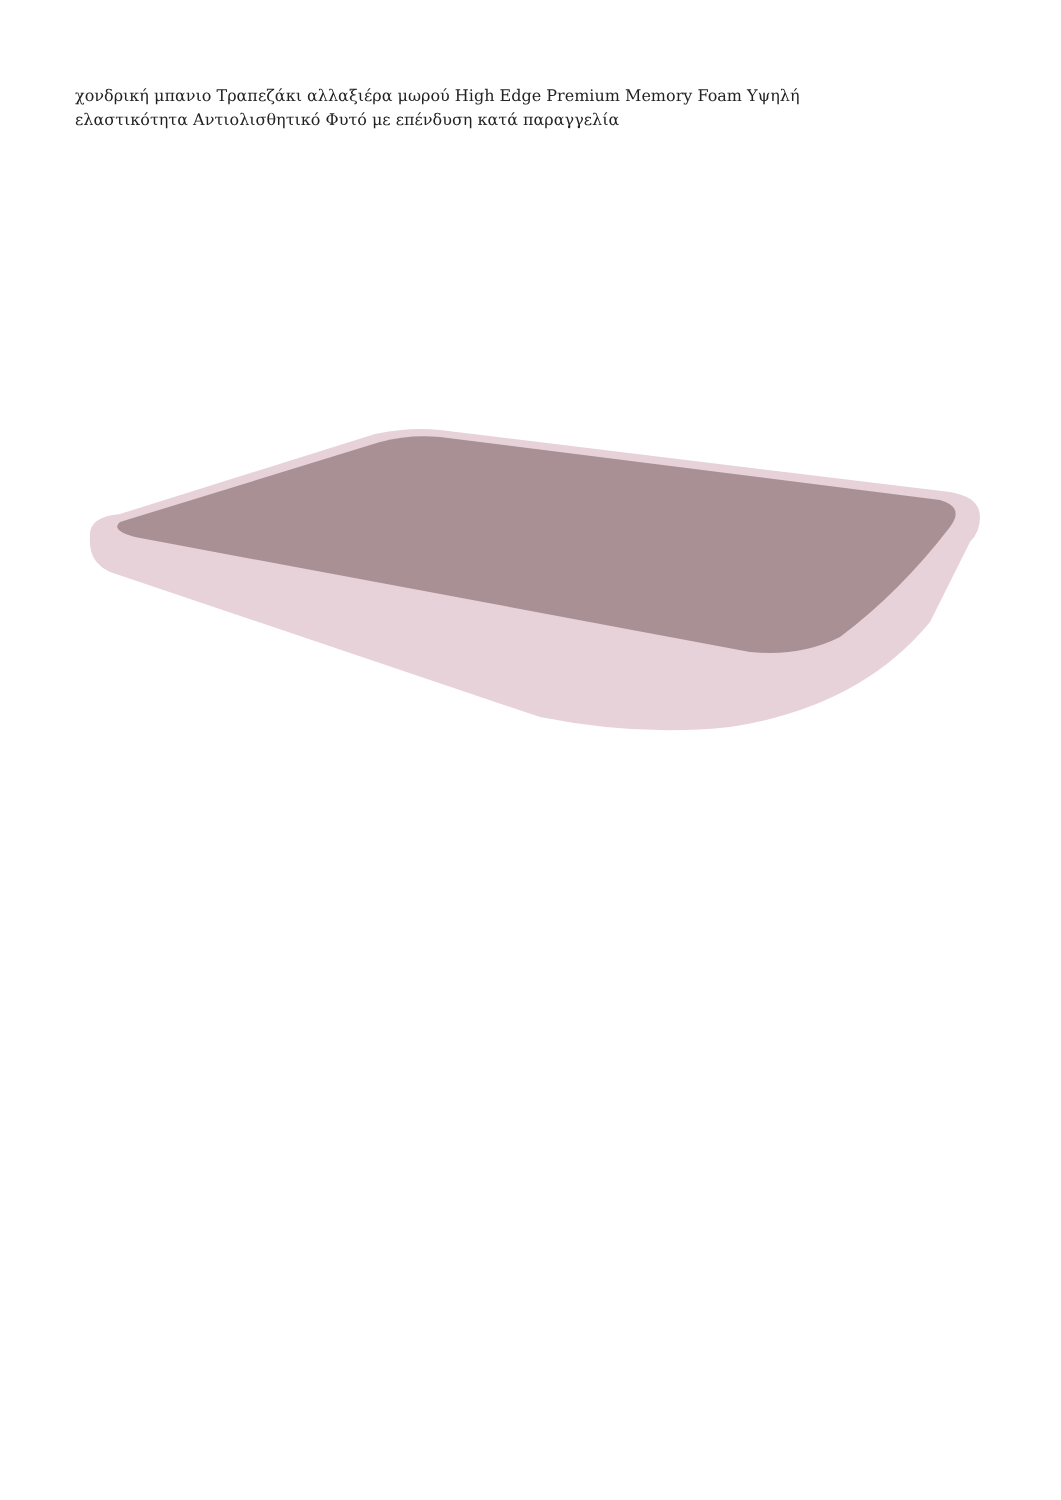χονδρική μπανιο Τραπεζάκι αλλαξιέρα μωρού High Edge Premium Memory Foam Υψηλή ελαστικότητα Αντιολισθητικό Φυτό με επένδυση κατά παραγγελία